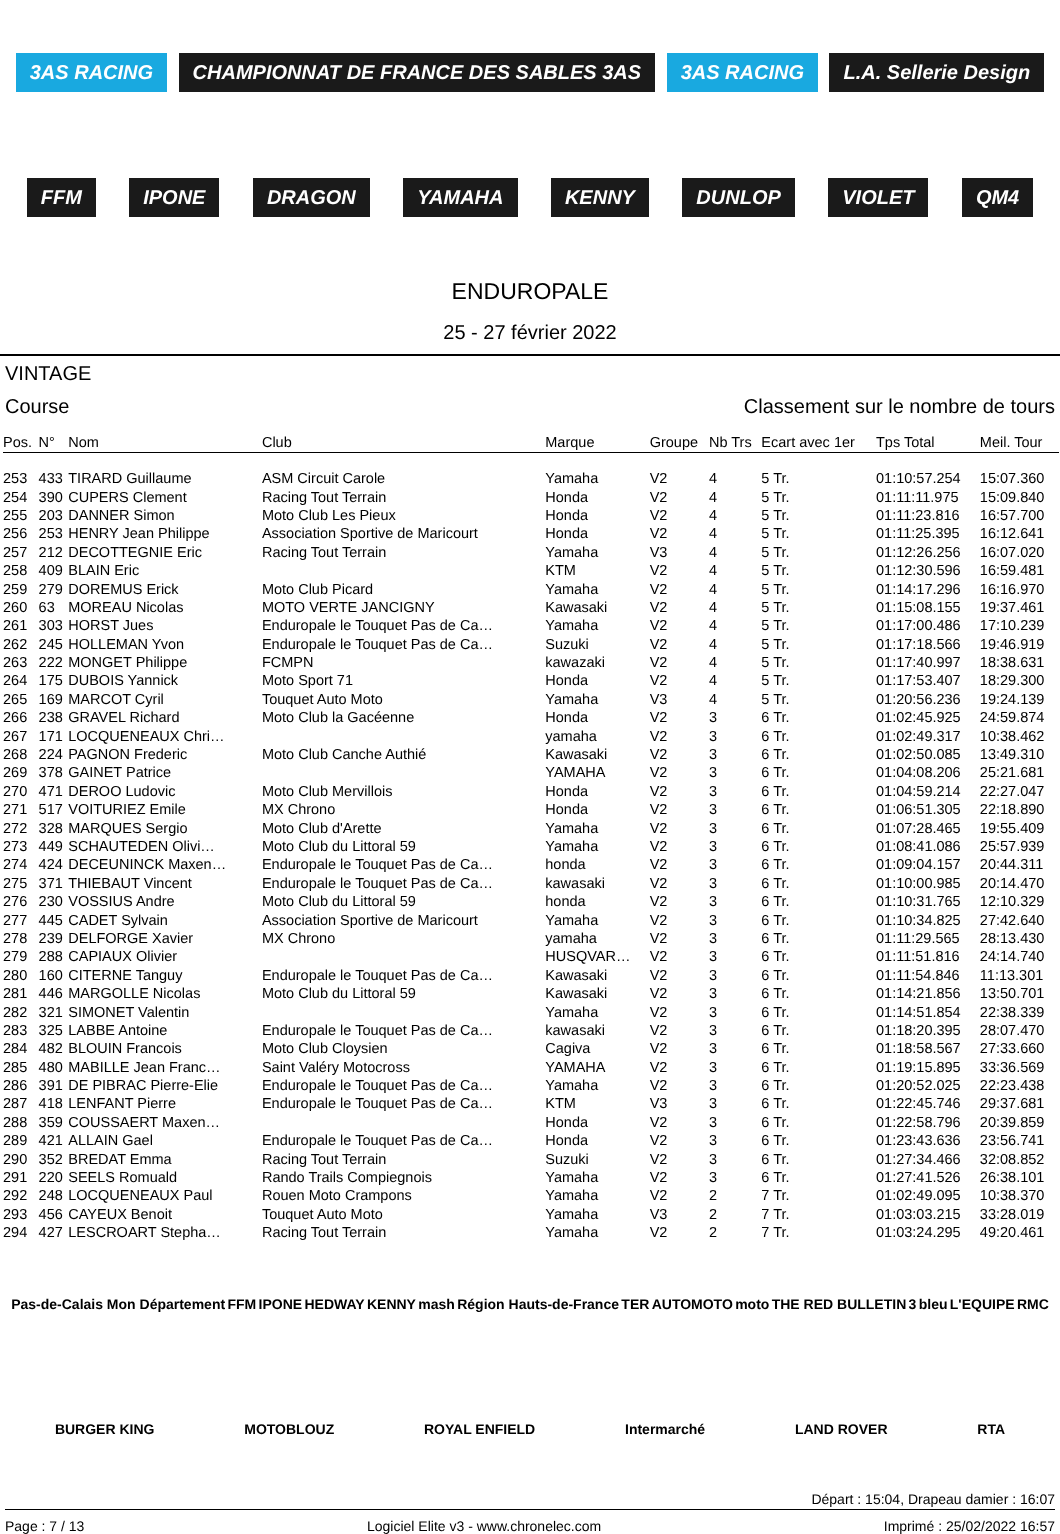3AS RACING CHAMPIONNAT DE FRANCE DES SABLES 3AS 3AS RACING L.A. Sellerie Design FFM IPONE DRAGON YAMAHA KENNY DUNLOP VIOLET QM4
ENDUROPALE
25 - 27 février 2022
VINTAGE
Course Classement sur le nombre de tours
| Pos. | N° | Nom | Club | Marque | Groupe | Nb Trs | Ecart avec 1er | Tps Total | Meil. Tour |
| --- | --- | --- | --- | --- | --- | --- | --- | --- | --- |
| 253 | 433 | TIRARD Guillaume | ASM Circuit Carole | Yamaha | V2 | 4 | 5 Tr. | 01:10:57.254 | 15:07.360 |
| 254 | 390 | CUPERS Clement | Racing Tout Terrain | Honda | V2 | 4 | 5 Tr. | 01:11:11.975 | 15:09.840 |
| 255 | 203 | DANNER Simon | Moto Club Les Pieux | Honda | V2 | 4 | 5 Tr. | 01:11:23.816 | 16:57.700 |
| 256 | 253 | HENRY Jean Philippe | Association Sportive de Maricourt | Honda | V2 | 4 | 5 Tr. | 01:11:25.395 | 16:12.641 |
| 257 | 212 | DECOTTEGNIE Eric | Racing Tout Terrain | Yamaha | V3 | 4 | 5 Tr. | 01:12:26.256 | 16:07.020 |
| 258 | 409 | BLAIN Eric | | KTM | V2 | 4 | 5 Tr. | 01:12:30.596 | 16:59.481 |
| 259 | 279 | DOREMUS Erick | Moto Club Picard | Yamaha | V2 | 4 | 5 Tr. | 01:14:17.296 | 16:16.970 |
| 260 | 63 | MOREAU Nicolas | MOTO VERTE JANCIGNY | Kawasaki | V2 | 4 | 5 Tr. | 01:15:08.155 | 19:37.461 |
| 261 | 303 | HORST Jues | Enduropale le Touquet Pas de Ca… | Yamaha | V2 | 4 | 5 Tr. | 01:17:00.486 | 17:10.239 |
| 262 | 245 | HOLLEMAN Yvon | Enduropale le Touquet Pas de Ca… | Suzuki | V2 | 4 | 5 Tr. | 01:17:18.566 | 19:46.919 |
| 263 | 222 | MONGET Philippe | FCMPN | kawazaki | V2 | 4 | 5 Tr. | 01:17:40.997 | 18:38.631 |
| 264 | 175 | DUBOIS Yannick | Moto Sport 71 | Honda | V2 | 4 | 5 Tr. | 01:17:53.407 | 18:29.300 |
| 265 | 169 | MARCOT Cyril | Touquet Auto Moto | Yamaha | V3 | 4 | 5 Tr. | 01:20:56.236 | 19:24.139 |
| 266 | 238 | GRAVEL Richard | Moto Club la Gacéenne | Honda | V2 | 3 | 6 Tr. | 01:02:45.925 | 24:59.874 |
| 267 | 171 | LOCQUENEAUX Chri… | | yamaha | V2 | 3 | 6 Tr. | 01:02:49.317 | 10:38.462 |
| 268 | 224 | PAGNON Frederic | Moto Club Canche Authié | Kawasaki | V2 | 3 | 6 Tr. | 01:02:50.085 | 13:49.310 |
| 269 | 378 | GAINET Patrice | | YAMAHA | V2 | 3 | 6 Tr. | 01:04:08.206 | 25:21.681 |
| 270 | 471 | DEROO Ludovic | Moto Club Mervillois | Honda | V2 | 3 | 6 Tr. | 01:04:59.214 | 22:27.047 |
| 271 | 517 | VOITURIEZ Emile | MX Chrono | Honda | V2 | 3 | 6 Tr. | 01:06:51.305 | 22:18.890 |
| 272 | 328 | MARQUES Sergio | Moto Club d'Arette | Yamaha | V2 | 3 | 6 Tr. | 01:07:28.465 | 19:55.409 |
| 273 | 449 | SCHAUTEDEN Olivi… | Moto Club du Littoral 59 | Yamaha | V2 | 3 | 6 Tr. | 01:08:41.086 | 25:57.939 |
| 274 | 424 | DECEUNINCK Maxen… | Enduropale le Touquet Pas de Ca… | honda | V2 | 3 | 6 Tr. | 01:09:04.157 | 20:44.311 |
| 275 | 371 | THIEBAUT Vincent | Enduropale le Touquet Pas de Ca… | kawasaki | V2 | 3 | 6 Tr. | 01:10:00.985 | 20:14.470 |
| 276 | 230 | VOSSIUS Andre | Moto Club du Littoral 59 | honda | V2 | 3 | 6 Tr. | 01:10:31.765 | 12:10.329 |
| 277 | 445 | CADET Sylvain | Association Sportive de Maricourt | Yamaha | V2 | 3 | 6 Tr. | 01:10:34.825 | 27:42.640 |
| 278 | 239 | DELFORGE Xavier | MX Chrono | yamaha | V2 | 3 | 6 Tr. | 01:11:29.565 | 28:13.430 |
| 279 | 288 | CAPIAUX Olivier | | HUSQVAR… | V2 | 3 | 6 Tr. | 01:11:51.816 | 24:14.740 |
| 280 | 160 | CITERNE Tanguy | Enduropale le Touquet Pas de Ca… | Kawasaki | V2 | 3 | 6 Tr. | 01:11:54.846 | 11:13.301 |
| 281 | 446 | MARGOLLE Nicolas | Moto Club du Littoral 59 | Kawasaki | V2 | 3 | 6 Tr. | 01:14:21.856 | 13:50.701 |
| 282 | 321 | SIMONET Valentin | | Yamaha | V2 | 3 | 6 Tr. | 01:14:51.854 | 22:38.339 |
| 283 | 325 | LABBE Antoine | Enduropale le Touquet Pas de Ca… | kawasaki | V2 | 3 | 6 Tr. | 01:18:20.395 | 28:07.470 |
| 284 | 482 | BLOUIN Francois | Moto Club Cloysien | Cagiva | V2 | 3 | 6 Tr. | 01:18:58.567 | 27:33.660 |
| 285 | 480 | MABILLE Jean Franc… | Saint Valéry Motocross | YAMAHA | V2 | 3 | 6 Tr. | 01:19:15.895 | 33:36.569 |
| 286 | 391 | DE PIBRAC Pierre-Elie | Enduropale le Touquet Pas de Ca… | Yamaha | V2 | 3 | 6 Tr. | 01:20:52.025 | 22:23.438 |
| 287 | 418 | LENFANT Pierre | Enduropale le Touquet Pas de Ca… | KTM | V3 | 3 | 6 Tr. | 01:22:45.746 | 29:37.681 |
| 288 | 359 | COUSSAERT Maxen… | | Honda | V2 | 3 | 6 Tr. | 01:22:58.796 | 20:39.859 |
| 289 | 421 | ALLAIN Gael | Enduropale le Touquet Pas de Ca… | Honda | V2 | 3 | 6 Tr. | 01:23:43.636 | 23:56.741 |
| 290 | 352 | BREDAT Emma | Racing Tout Terrain | Suzuki | V2 | 3 | 6 Tr. | 01:27:34.466 | 32:08.852 |
| 291 | 220 | SEELS Romuald | Rando Trails Compiegnois | Yamaha | V2 | 3 | 6 Tr. | 01:27:41.526 | 26:38.101 |
| 292 | 248 | LOCQUENEAUX Paul | Rouen Moto Crampons | Yamaha | V2 | 2 | 7 Tr. | 01:02:49.095 | 10:38.370 |
| 293 | 456 | CAYEUX Benoit | Touquet Auto Moto | Yamaha | V3 | 2 | 7 Tr. | 01:03:03.215 | 33:28.019 |
| 294 | 427 | LESCROART Stepha… | Racing Tout Terrain | Yamaha | V2 | 2 | 7 Tr. | 01:03:24.295 | 49:20.461 |
Pas-de-Calais Mon Département FFM IPONE HEDWAY KENNY mash Région Hauts-de-France TER AUTOMOTO moto THE RED BULLETIN 3 bleu L'EQUIPE RMC BURGER KING MOTOBLOUZ ROYAL ENFIELD Intermarché LAND ROVER RTA
Départ : 15:04, Drapeau damier : 16:07
Page : 7 / 13 Logiciel Elite v3 - www.chronelec.com Imprimé : 25/02/2022 16:57